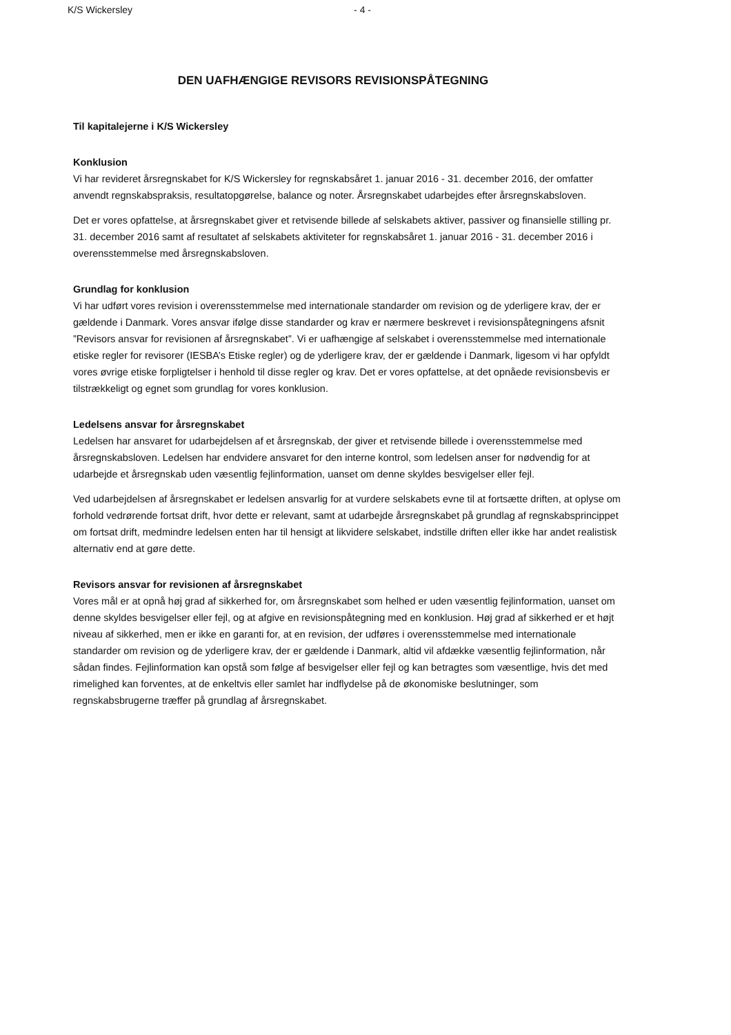K/S Wickersley - 4 -
DEN UAFHÆNGIGE REVISORS REVISIONSPÅTEGNING
Til kapitalejerne i K/S Wickersley
Konklusion
Vi har revideret årsregnskabet for K/S Wickersley for regnskabsåret 1. januar 2016 - 31. december 2016, der omfatter anvendt regnskabspraksis, resultatopgørelse, balance og noter. Årsregnskabet udarbejdes efter årsregnskabsloven.
Det er vores opfattelse, at årsregnskabet giver et retvisende billede af selskabets aktiver, passiver og finansielle stilling pr. 31. december 2016 samt af resultatet af selskabets aktiviteter for regnskabsåret 1. januar 2016 - 31. december 2016 i overensstemmelse med årsregnskabsloven.
Grundlag for konklusion
Vi har udført vores revision i overensstemmelse med internationale standarder om revision og de yderligere krav, der er gældende i Danmark. Vores ansvar ifølge disse standarder og krav er nærmere beskrevet i revisionspåtegningens afsnit ”Revisors ansvar for revisionen af årsregnskabet”. Vi er uafhængige af selskabet i overensstemmelse med internationale etiske regler for revisorer (IESBA’s Etiske regler) og de yderligere krav, der er gældende i Danmark, ligesom vi har opfyldt vores øvrige etiske forpligtelser i henhold til disse regler og krav. Det er vores opfattelse, at det opnåede revisionsbevis er tilstrækkeligt og egnet som grundlag for vores konklusion.
Ledelsens ansvar for årsregnskabet
Ledelsen har ansvaret for udarbejdelsen af et årsregnskab, der giver et retvisende billede i overensstemmelse med årsregnskabsloven. Ledelsen har endvidere ansvaret for den interne kontrol, som ledelsen anser for nødvendig for at udarbejde et årsregnskab uden væsentlig fejlinformation, uanset om denne skyldes besvigelser eller fejl.
Ved udarbejdelsen af årsregnskabet er ledelsen ansvarlig for at vurdere selskabets evne til at fortsætte driften, at oplyse om forhold vedrørende fortsat drift, hvor dette er relevant, samt at udarbejde årsregnskabet på grundlag af regnskabsprincippet om fortsat drift, medmindre ledelsen enten har til hensigt at likvidere selskabet, indstille driften eller ikke har andet realistisk alternativ end at gøre dette.
Revisors ansvar for revisionen af årsregnskabet
Vores mål er at opnå høj grad af sikkerhed for, om årsregnskabet som helhed er uden væsentlig fejlinformation, uanset om denne skyldes besvigelser eller fejl, og at afgive en revisionspåtegning med en konklusion. Høj grad af sikkerhed er et højt niveau af sikkerhed, men er ikke en garanti for, at en revision, der udføres i overensstemmelse med internationale standarder om revision og de yderligere krav, der er gældende i Danmark, altid vil afdække væsentlig fejlinformation, når sådan findes. Fejlinformation kan opstå som følge af besvigelser eller fejl og kan betragtes som væsentlige, hvis det med rimelighed kan forventes, at de enkeltvis eller samlet har indflydelse på de økonomiske beslutninger, som regnskabsbrugerne træffer på grundlag af årsregnskabet.